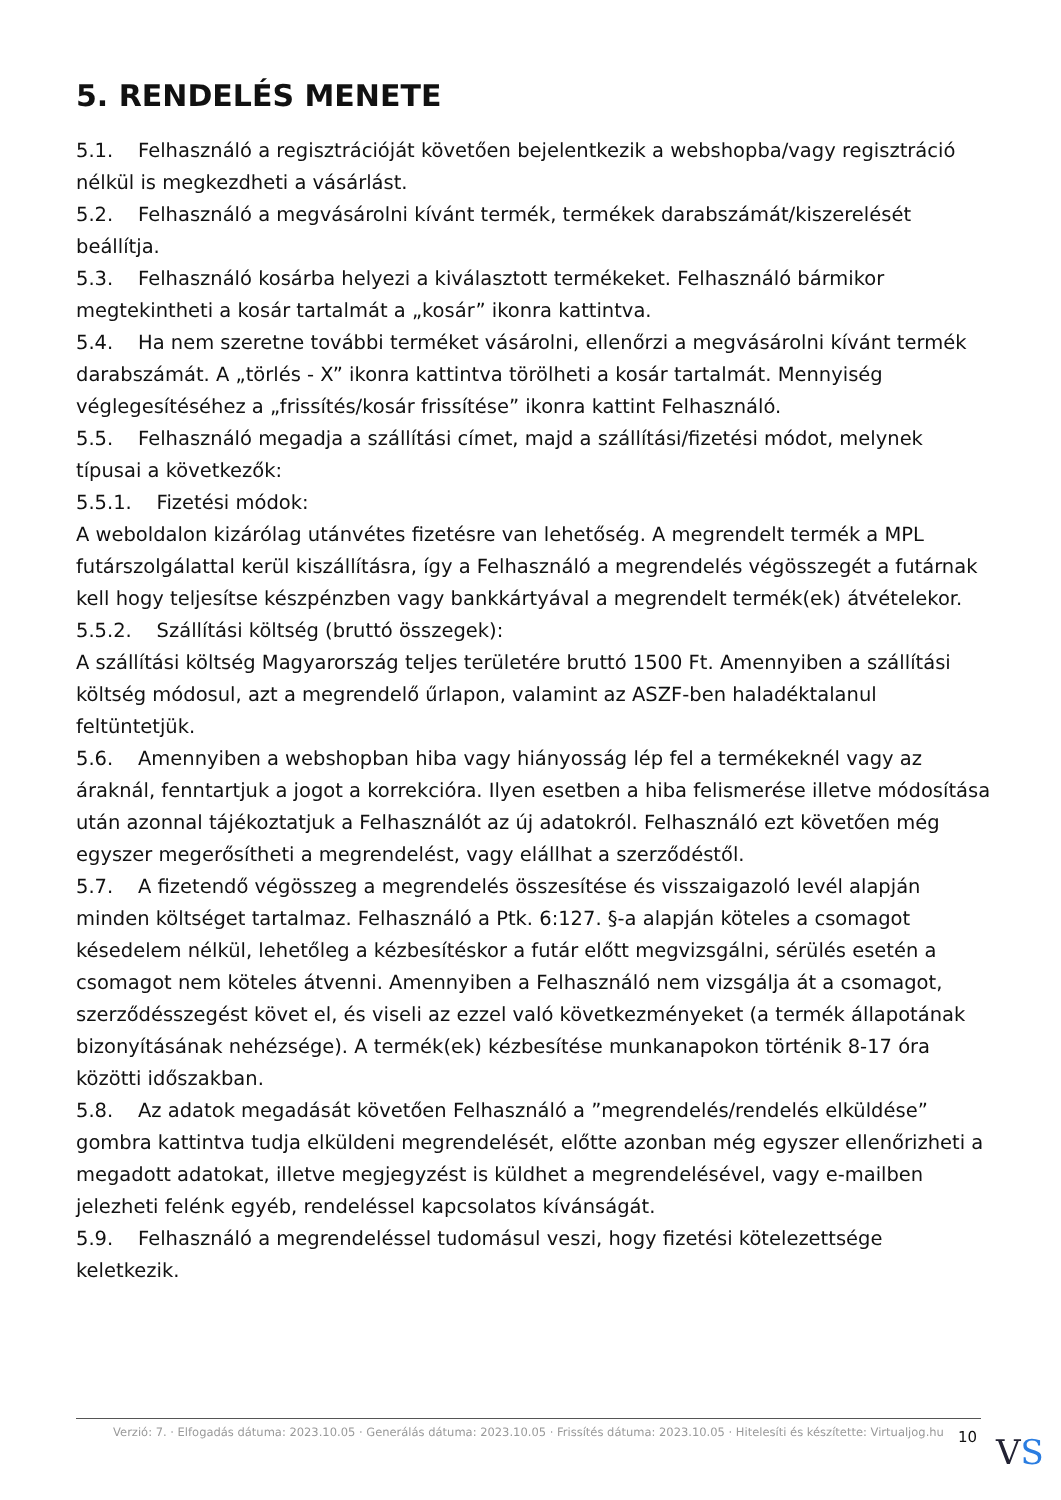5. RENDELÉS MENETE
5.1. Felhasználó a regisztrációját követően bejelentkezik a webshopba/vagy regisztráció nélkül is megkezdheti a vásárlást.
5.2. Felhasználó a megvásárolni kívánt termék, termékek darabszámát/kiszerelését beállítja.
5.3. Felhasználó kosárba helyezi a kiválasztott termékeket. Felhasználó bármikor megtekintheti a kosár tartalmát a „kosár” ikonra kattintva.
5.4. Ha nem szeretne további terméket vásárolni, ellenőrzi a megvásárolni kívánt termék darabszámát. A „törlés - X” ikonra kattintva törölheti a kosár tartalmát. Mennyiség véglegesítéséhez a „frissítés/kosár frissítése” ikonra kattint Felhasználó.
5.5. Felhasználó megadja a szállítási címet, majd a szállítási/fizetési módot, melynek típusai a következők:
5.5.1. Fizetési módok:
A weboldalon kizárólag utánvétes fizetésre van lehetőség. A megrendelt termék a MPL futárszolgálattal kerül kiszállításra, így a Felhasználó a megrendelés végösszegét a futárnak kell hogy teljesítse készpénzben vagy bankkártyával a megrendelt termék(ek) átvételekor.
5.5.2. Szállítási költség (bruttó összegek):
A szállítási költség Magyarország teljes területére bruttó 1500 Ft. Amennyiben a szállítási költség módosul, azt a megrendelő űrlapon, valamint az ASZF-ben haladéktalanul feltüntetjük.
5.6. Amennyiben a webshopban hiba vagy hiányosság lép fel a termékeknél vagy az áraknál, fenntartjuk a jogot a korrekcióra. Ilyen esetben a hiba felismerése illetve módosítása után azonnal tájékoztatjuk a Felhasználót az új adatokról. Felhasználó ezt követően még egyszer megerősítheti a megrendelést, vagy elállhat a szerződéstől.
5.7. A fizetendő végösszeg a megrendelés összesítése és visszaigazoló levél alapján minden költséget tartalmaz. Felhasználó a Ptk. 6:127. §-a alapján köteles a csomagot késedelem nélkül, lehetőleg a kézbesítéskor a futár előtt megvizsgálni, sérülés esetén a csomagot nem köteles átvenni. Amennyiben a Felhasználó nem vizsgálja át a csomagot, szerződésszegést követ el, és viseli az ezzel való következményeket (a termék állapotának bizonyításának nehézsége). A termék(ek) kézbesítése munkanapokon történik 8-17 óra közötti időszakban.
5.8. Az adatok megadását követően Felhasználó a ”megrendelés/rendelés elküldése” gombra kattintva tudja elküldeni megrendelését, előtte azonban még egyszer ellenőrizheti a megadott adatokat, illetve megjegyzést is küldhet a megrendelésével, vagy e-mailben jelezheti felénk egyéb, rendeléssel kapcsolatos kívánságát.
5.9. Felhasználó a megrendeléssel tudomásul veszi, hogy fizetési kötelezettsége keletkezik.
Verzió: 7. · Elfogadás dátuma: 2023.10.05 · Generálás dátuma: 2023.10.05 · Frissítés dátuma: 2023.10.05 · Hitelesíti és készítette: Virtualjog.hu
10 VS